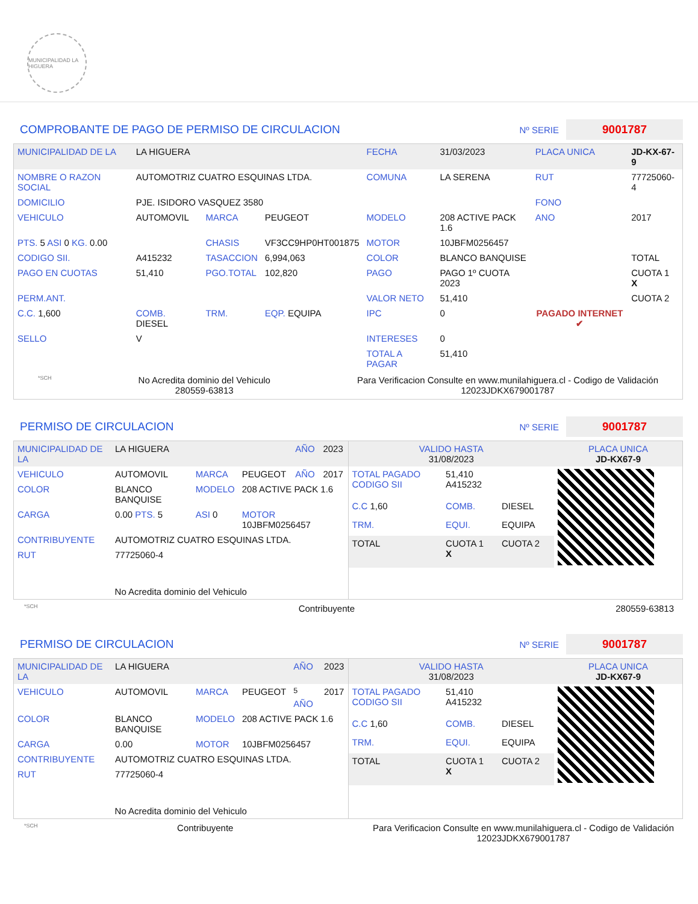MUNICIPALIDAD LA HIGUERA
COMPROBANTE DE PAGO DE PERMISO DE CIRCULACION
Nº SERIE 9001787
| MUNICIPALIDAD DE LA | LA HIGUERA | | | FECHA | 31/03/2023 | PLACA UNICA | JD-KX-67-9 |
| NOMBRE O RAZON SOCIAL | AUTOMOTRIZ CUATRO ESQUINAS LTDA. | | | COMUNA | LA SERENA | RUT | 77725060-4 |
| DOMICILIO | PJE. ISIDORO VASQUEZ 3580 | | | | | FONO | |
| VEHICULO | AUTOMOVIL | MARCA | PEUGEOT | MODELO | 208 ACTIVE PACK 1.6 | ANO | 2017 |
| PTS. 5 ASI 0 KG. 0.00 | | CHASIS | VF3CC9HP0HT001875 | MOTOR | 10JBFM0256457 | | |
| CODIGO SII. | A415232 | TASACCION | 6,994,063 | COLOR | BLANCO BANQUISE | | TOTAL |
| PAGO EN CUOTAS | 51,410 | PGO.TOTAL | 102,820 | PAGO | PAGO 1º CUOTA 2023 | PAGADO INTERNET ✔ | CUOTA 1 X |
| PERM.ANT. | | | | VALOR NETO | 51,410 | | CUOTA 2 |
| C.C. 1,600 | COMB. DIESEL | TRM. | EQP. EQUIPA | IPC | 0 | | |
| SELLO | V | | | INTERESES | 0 | | |
| | | | | TOTAL A PAGAR | 51,410 | | |
*SCH No Acredita dominio del Vehiculo
280559-63813 Para Verificacion Consulte en www.munilahiguera.cl - Codigo de Validación
12023JDKX679001787
PERMISO DE CIRCULACION
Nº SERIE 9001787
| MUNICIPALIDAD DE LA | LA HIGUERA | | | AÑO | 2023 |
| VEHICULO | AUTOMOVIL | MARCA | PEUGEOT | AÑO | 2017 |
| COLOR | BLANCO BANQUISE | MODELO | 208 ACTIVE PACK 1.6 | | |
| CARGA | 0.00 PTS. 5 | ASI 0 | MOTOR 10JBFM0256457 | | |
| CONTRIBUYENTE | AUTOMOTRIZ CUATRO ESQUINAS LTDA. | | | | |
| RUT | 77725060-4 | | | | |
| No Acredita dominio del Vehiculo | | | | | |
| VALIDO HASTA 31/08/2023 | | | PLACA UNICA JD-KX67-9 |
| TOTAL PAGADO CODIGO SII | 51,410 A415232 | | |
| C.C 1,60 | COMB. | DIESEL | |
| TRM. | EQUI. | EQUIPA | |
| TOTAL | CUOTA 1 X | CUOTA 2 | |
*SCH Contribuyente 280559-63813
PERMISO DE CIRCULACION
Nº SERIE 9001787
| MUNICIPALIDAD DE LA | LA HIGUERA | | | AÑO | 2023 |
| VEHICULO | AUTOMOVIL | MARCA | PEUGEOT | <sup>5</sup> AÑO | 2017 |
| COLOR | BLANCO BANQUISE | MODELO | 208 ACTIVE PACK 1.6 | | |
| CARGA | 0.00 | MOTOR | 10JBFM0256457 | | |
| CONTRIBUYENTE | AUTOMOTRIZ CUATRO ESQUINAS LTDA. | | | | |
| RUT | 77725060-4 | | | | |
| No Acredita dominio del Vehiculo | | | | | |
| VALIDO HASTA 31/08/2023 | | | PLACA UNICA JD-KX67-9 |
| TOTAL PAGADO CODIGO SII | 51,410 A415232 | | |
| C.C 1,60 | COMB. | DIESEL | |
| TRM. | EQUI. | EQUIPA | |
| TOTAL | CUOTA 1 X | CUOTA 2 | |
*SCH Contribuyente Para Verificacion Consulte en www.munilahiguera.cl - Codigo de Validación
12023JDKX679001787